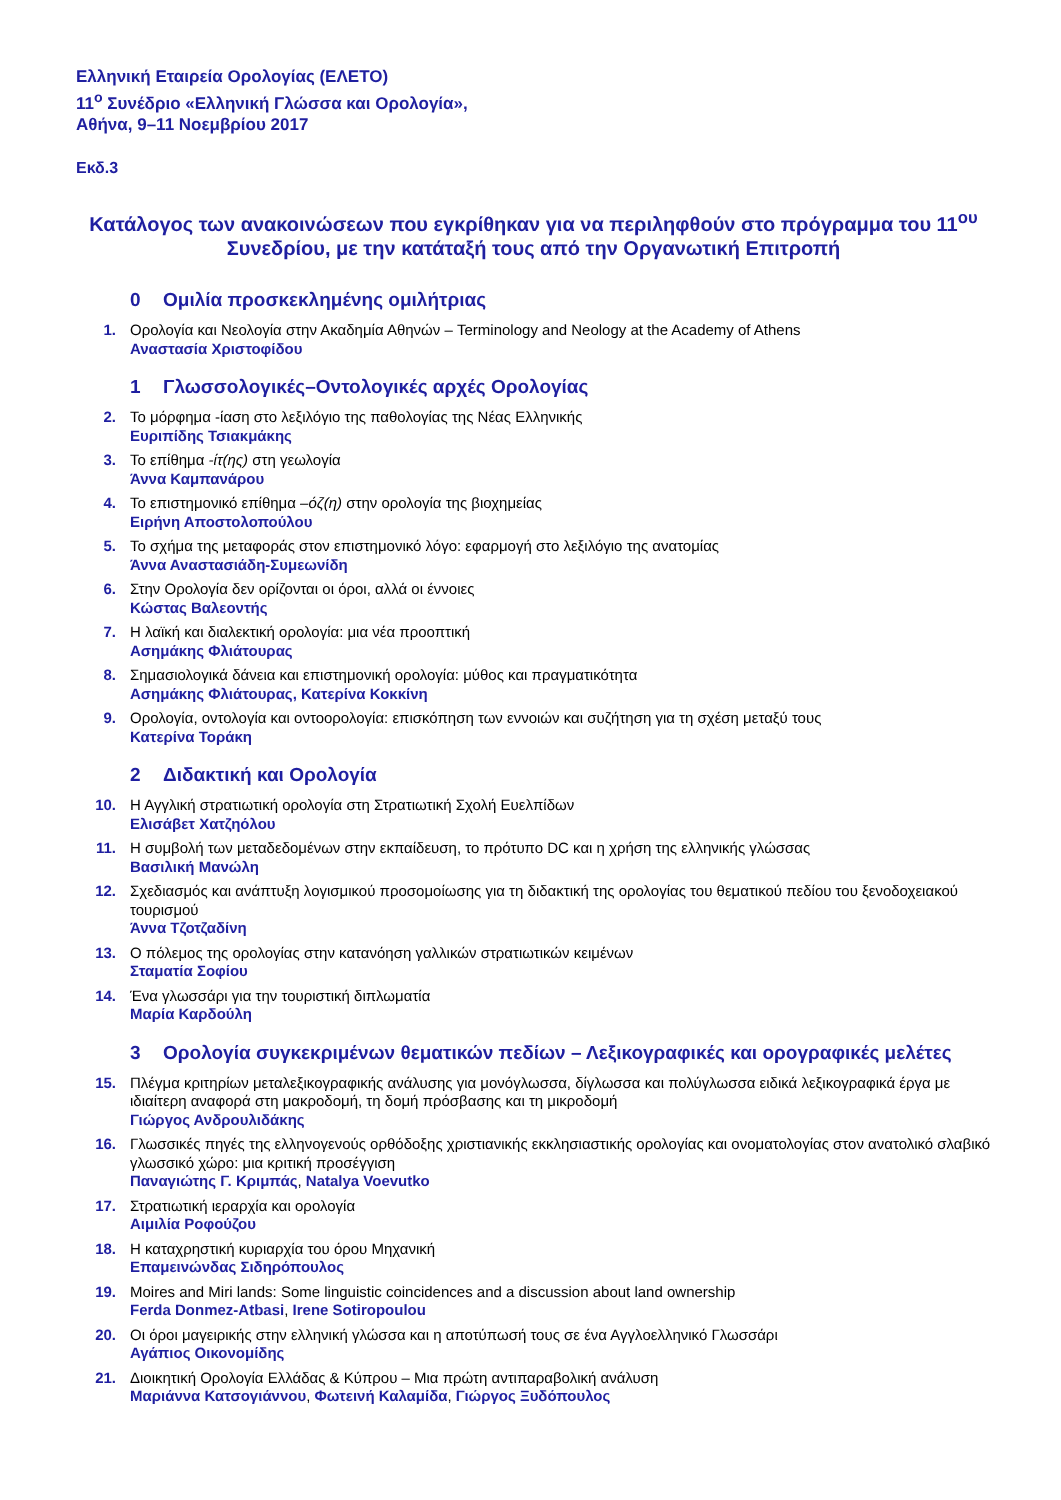Ελληνική Εταιρεία Ορολογίας (ΕΛΕΤΟ)
11<sup>ο</sup> Συνέδριο «Ελληνική Γλώσσα και Ορολογία»,
Αθήνα, 9–11 Νοεμβρίου 2017
Εκδ.3
Κατάλογος των ανακοινώσεων που εγκρίθηκαν για να περιληφθούν στο πρόγραμμα του 11<sup>ου</sup> Συνεδρίου, με την κατάταξή τους από την Οργανωτική Επιτροπή
0 Ομιλία προσκεκλημένης ομιλήτριας
1. Ορολογία και Νεολογία στην Ακαδημία Αθηνών – Terminology and Neology at the Academy of Athens
Αναστασία Χριστοφίδου
1 Γλωσσολογικές–Οντολογικές αρχές Ορολογίας
2. Το μόρφημα -ίαση στο λεξιλόγιο της παθολογίας της Νέας Ελληνικής
Ευριπίδης Τσιακμάκης
3. Το επίθημα -ίτ(ης) στη γεωλογία
Άννα Καμπανάρου
4. Το επιστημονικό επίθημα –όζ(η) στην ορολογία της βιοχημείας
Ειρήνη Αποστολοπούλου
5. Το σχήμα της μεταφοράς στον επιστημονικό λόγο: εφαρμογή στο λεξιλόγιο της ανατομίας
Άννα Αναστασιάδη-Συμεωνίδη
6. Στην Ορολογία δεν ορίζονται οι όροι, αλλά οι έννοιες
Κώστας Βαλεοντής
7. Η λαϊκή και διαλεκτική ορολογία: μια νέα προοπτική
Ασημάκης Φλιάτουρας
8. Σημασιολογικά δάνεια και επιστημονική ορολογία: μύθος και πραγματικότητα
Ασημάκης Φλιάτουρας, Κατερίνα Κοκκίνη
9. Ορολογία, οντολογία και οντοορολογία: επισκόπηση των εννοιών και συζήτηση για τη σχέση μεταξύ τους
Κατερίνα Τοράκη
2 Διδακτική και Ορολογία
10. Η Αγγλική στρατιωτική ορολογία στη Στρατιωτική Σχολή Ευελπίδων
Ελισάβετ Χατζηόλου
11. Η συμβολή των μεταδεδομένων στην εκπαίδευση, το πρότυπο DC και η χρήση της ελληνικής γλώσσας
Βασιλική Μανώλη
12. Σχεδιασμός και ανάπτυξη λογισμικού προσομοίωσης για τη διδακτική της ορολογίας του θεματικού πεδίου του ξενοδοχειακού τουρισμού
Άννα Τζοτζαδίνη
13. Ο πόλεμος της ορολογίας στην κατανόηση γαλλικών στρατιωτικών κειμένων
Σταματία Σοφίου
14. Ένα γλωσσάρι για την τουριστική διπλωματία
Μαρία Καρδούλη
3 Ορολογία συγκεκριμένων θεματικών πεδίων – Λεξικογραφικές και ορογραφικές μελέτες
15. Πλέγμα κριτηρίων μεταλεξικογραφικής ανάλυσης για μονόγλωσσα, δίγλωσσα και πολύγλωσσα ειδικά λεξικογραφικά έργα με ιδιαίτερη αναφορά στη μακροδομή, τη δομή πρόσβασης και τη μικροδομή
Γιώργος Ανδρουλιδάκης
16. Γλωσσικές πηγές της ελληνογενούς ορθόδοξης χριστιανικής εκκλησιαστικής ορολογίας και ονοματολογίας στον ανατολικό σλαβικό γλωσσικό χώρο: μια κριτική προσέγγιση
Παναγιώτης Γ. Κριμπάς, Natalya Voevutko
17. Στρατιωτική ιεραρχία και ορολογία
Αιμιλία Ροφούζου
18. Η καταχρηστική κυριαρχία του όρου Μηχανική
Επαμεινώνδας Σιδηρόπουλος
19. Moires and Miri lands: Some linguistic coincidences and a discussion about land ownership
Ferda Donmez-Atbasi, Irene Sotiropoulou
20. Οι όροι μαγειρικής στην ελληνική γλώσσα και η αποτύπωσή τους σε ένα Αγγλοελληνικό Γλωσσάρι
Αγάπιος Οικονομίδης
21. Διοικητική Ορολογία Ελλάδας & Κύπρου – Μια πρώτη αντιπαραβολική ανάλυση
Μαριάννα Κατσογιάννου, Φωτεινή Καλαμίδα, Γιώργος Ξυδόπουλος